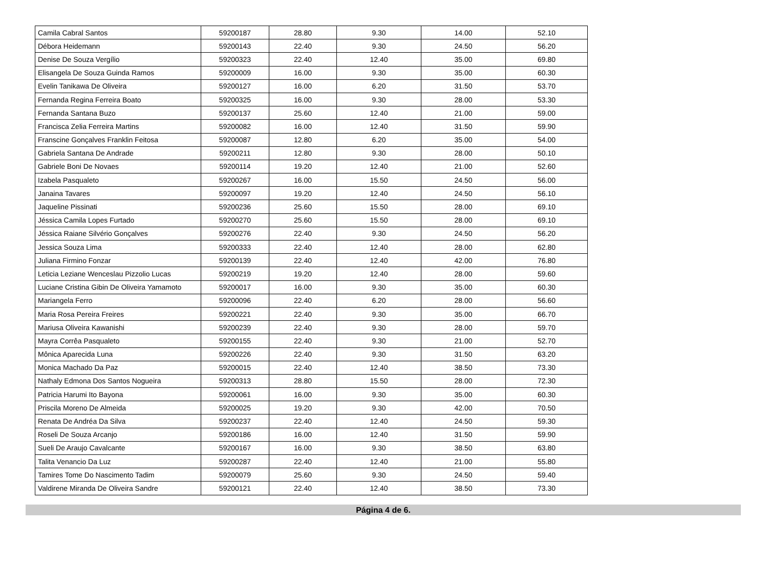| Camila Cabral Santos | 59200187 | 28.80 | 9.30 | 14.00 | 52.10 |
| Débora Heidemann | 59200143 | 22.40 | 9.30 | 24.50 | 56.20 |
| Denise De Souza Vergílio | 59200323 | 22.40 | 12.40 | 35.00 | 69.80 |
| Elisangela De Souza Guinda Ramos | 59200009 | 16.00 | 9.30 | 35.00 | 60.30 |
| Evelin Tanikawa De Oliveira | 59200127 | 16.00 | 6.20 | 31.50 | 53.70 |
| Fernanda Regina Ferreira Boato | 59200325 | 16.00 | 9.30 | 28.00 | 53.30 |
| Fernanda Santana Buzo | 59200137 | 25.60 | 12.40 | 21.00 | 59.00 |
| Francisca Zelia Ferreira Martins | 59200082 | 16.00 | 12.40 | 31.50 | 59.90 |
| Franscine Gonçalves Franklin Feitosa | 59200087 | 12.80 | 6.20 | 35.00 | 54.00 |
| Gabriela Santana De Andrade | 59200211 | 12.80 | 9.30 | 28.00 | 50.10 |
| Gabriele Boni De Novaes | 59200114 | 19.20 | 12.40 | 21.00 | 52.60 |
| Izabela Pasqualeto | 59200267 | 16.00 | 15.50 | 24.50 | 56.00 |
| Janaina Tavares | 59200097 | 19.20 | 12.40 | 24.50 | 56.10 |
| Jaqueline Pissinati | 59200236 | 25.60 | 15.50 | 28.00 | 69.10 |
| Jéssica Camila Lopes Furtado | 59200270 | 25.60 | 15.50 | 28.00 | 69.10 |
| Jéssica Raiane Silvério Gonçalves | 59200276 | 22.40 | 9.30 | 24.50 | 56.20 |
| Jessica Souza Lima | 59200333 | 22.40 | 12.40 | 28.00 | 62.80 |
| Juliana Firmino Fonzar | 59200139 | 22.40 | 12.40 | 42.00 | 76.80 |
| Leticia Leziane Wenceslau Pizzolio Lucas | 59200219 | 19.20 | 12.40 | 28.00 | 59.60 |
| Luciane Cristina Gibin De Oliveira Yamamoto | 59200017 | 16.00 | 9.30 | 35.00 | 60.30 |
| Mariangela Ferro | 59200096 | 22.40 | 6.20 | 28.00 | 56.60 |
| Maria Rosa Pereira Freires | 59200221 | 22.40 | 9.30 | 35.00 | 66.70 |
| Mariusa Oliveira Kawanishi | 59200239 | 22.40 | 9.30 | 28.00 | 59.70 |
| Mayra Corrêa Pasqualeto | 59200155 | 22.40 | 9.30 | 21.00 | 52.70 |
| Mônica Aparecida Luna | 59200226 | 22.40 | 9.30 | 31.50 | 63.20 |
| Monica Machado Da Paz | 59200015 | 22.40 | 12.40 | 38.50 | 73.30 |
| Nathaly Edmona Dos Santos Nogueira | 59200313 | 28.80 | 15.50 | 28.00 | 72.30 |
| Patricia Harumi Ito Bayona | 59200061 | 16.00 | 9.30 | 35.00 | 60.30 |
| Priscila Moreno De Almeida | 59200025 | 19.20 | 9.30 | 42.00 | 70.50 |
| Renata De Andréa Da Silva | 59200237 | 22.40 | 12.40 | 24.50 | 59.30 |
| Roseli De Souza Arcanjo | 59200186 | 16.00 | 12.40 | 31.50 | 59.90 |
| Sueli De Araujo Cavalcante | 59200167 | 16.00 | 9.30 | 38.50 | 63.80 |
| Talita Venancio Da Luz | 59200287 | 22.40 | 12.40 | 21.00 | 55.80 |
| Tamires Tome Do Nascimento Tadim | 59200079 | 25.60 | 9.30 | 24.50 | 59.40 |
| Valdirene Miranda De Oliveira Sandre | 59200121 | 22.40 | 12.40 | 38.50 | 73.30 |
Página 4 de 6.